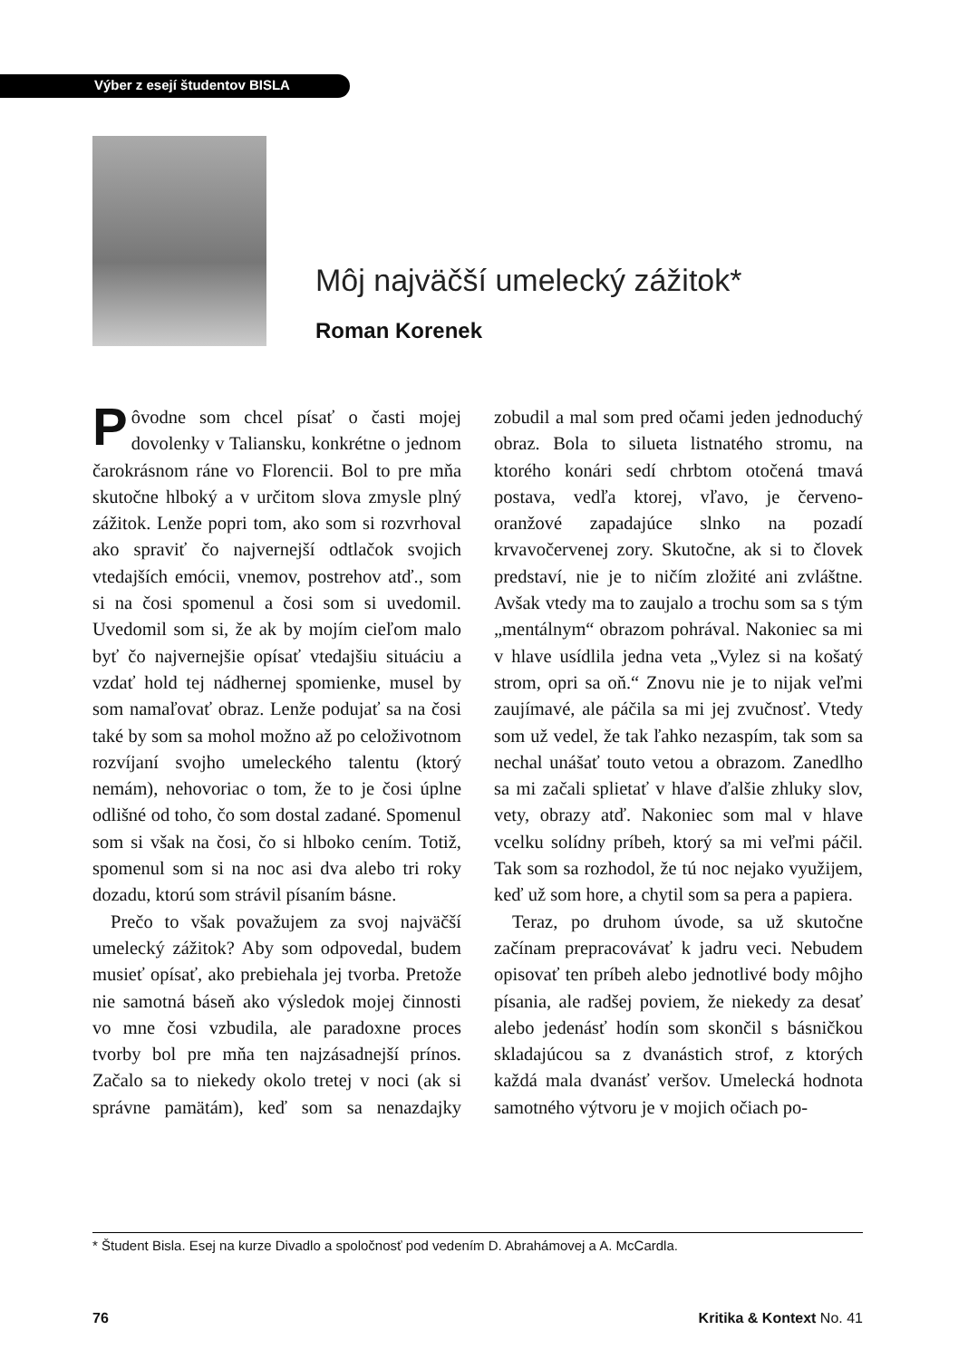Výber z esejí študentov BISLA
Môj najväčší umelecký zážitok*
Roman Korenek
Pôvodne som chcel písať o časti mojej dovolenky v Taliansku, konkrétne o jednom čarokrásnom ráne vo Florencii. Bol to pre mňa skutočne hlboký a v určitom slova zmysle plný zážitok. Lenže popri tom, ako som si rozvrhoval ako spraviť čo najvernejší odtlačok svojich vtedajších emócii, vnemov, postrehov atď., som si na čosi spomenul a čosi som si uvedomil. Uvedomil som si, že ak by mojím cieľom malo byť čo najvernejšie opísať vtedajšiu situáciu a vzdať hold tej nádhernej spomienke, musel by som namaľovať obraz. Lenže podujať sa na čosi také by som sa mohol možno až po celoživotnom rozvíjaní svojho umeleckého talentu (ktorý nemám), nehovoriac o tom, že to je čosi úplne odlišné od toho, čo som dostal zadané. Spomenul som si však na čosi, čo si hlboko cením. Totiž, spomenul som si na noc asi dva alebo tri roky dozadu, ktorú som strávil písaním básne.
Prečo to však považujem za svoj najväčší umelecký zážitok? Aby som odpovedal, budem musieť opísať, ako prebiehala jej tvorba. Pretože nie samotná báseň ako výsledok mojej činnosti vo mne čosi vzbudila, ale paradoxne proces tvorby bol pre mňa ten najzásadnejší prínos. Začalo sa to niekedy okolo tretej v noci (ak si správne pamätám), keď som sa nenazdajky zobudil a mal som pred očami jeden jednoduchý obraz. Bola to silueta listnatého stromu, na ktorého konári sedí chrbtom otočená tmavá postava, vedľa ktorej, vľavo, je červeno-oranžové zapadajúce slnko na pozadí krvavočervenej zory. Skutočne, ak si to človek predstaví, nie je to ničím zložité ani zvláštne. Avšak vtedy ma to zaujalo a trochu som sa s tým „mentálnym“ obrazom pohrával. Nakoniec sa mi v hlave usídlila jedna veta „Vylez si na košatý strom, opri sa oň.“ Znovu nie je to nijak veľmi zaujímavé, ale páčila sa mi jej zvučnosť. Vtedy som už vedel, že tak ľahko nezaspím, tak som sa nechal unášať touto vetou a obrazom. Zanedlho sa mi začali splietať v hlave ďalšie zhluky slov, vety, obrazy atď. Nakoniec som mal v hlave vcelku solídny príbeh, ktorý sa mi veľmi páčil. Tak som sa rozhodol, že tú noc nejako využijem, keď už som hore, a chytil som sa pera a papiera.
Teraz, po druhom úvode, sa už skutočne začínam prepracovávať k jadru veci. Nebudem opisovať ten príbeh alebo jednotlivé body môjho písania, ale radšej poviem, že niekedy za desať alebo jedenásť hodín som skončil s básničkou skladajúcou sa z dvanástich strof, z ktorých každá mala dvanásť veršov. Umelecká hodnota samotného výtvoru je v mojich očiach po-
* Študent Bisla. Esej na kurze Divadlo a spoločnosť pod vedením D. Abrahámovej a A. McCardla.
76 Kritika & Kontext No. 41